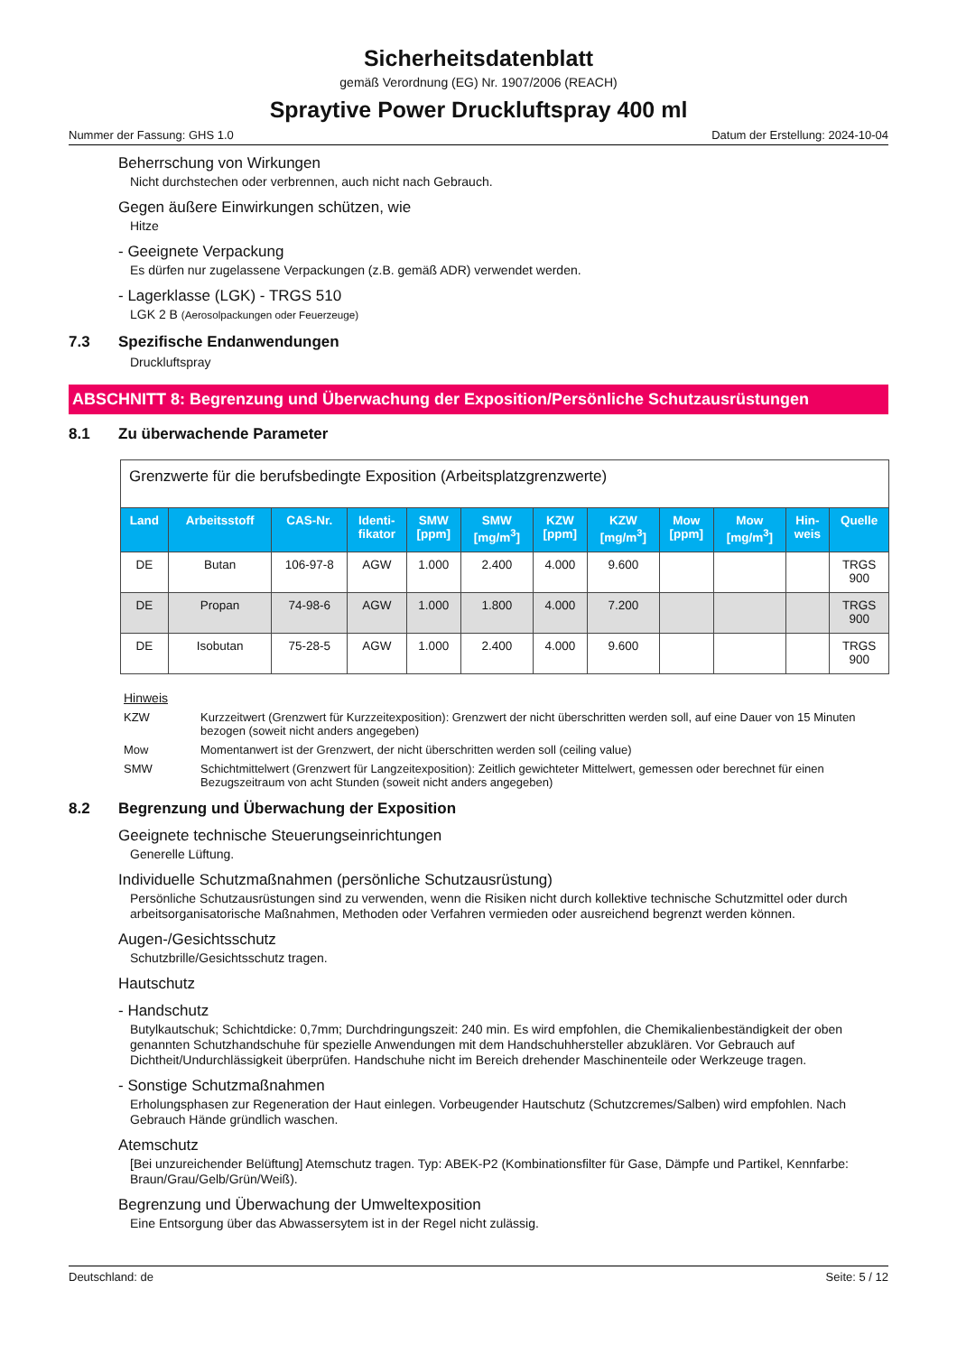Sicherheitsdatenblatt
gemäß Verordnung (EG) Nr. 1907/2006 (REACH)
Spraytive Power Druckluftspray 400 ml
Nummer der Fassung: GHS 1.0 Datum der Erstellung: 2024-10-04
Beherrschung von Wirkungen
Nicht durchstechen oder verbrennen, auch nicht nach Gebrauch.
Gegen äußere Einwirkungen schützen, wie
Hitze
- Geeignete Verpackung
Es dürfen nur zugelassene Verpackungen (z.B. gemäß ADR) verwendet werden.
- Lagerklasse (LGK) - TRGS 510
LGK 2 B (Aerosolpackungen oder Feuerzeuge)
7.3 Spezifische Endanwendungen
Druckluftspray
ABSCHNITT 8: Begrenzung und Überwachung der Exposition/Persönliche Schutzausrüstungen
8.1 Zu überwachende Parameter
| Grenzwerte für die berufsbedingte Exposition (Arbeitsplatzgrenzwerte) | | | | | | | | | | | |
| --- | --- | --- | --- | --- | --- | --- | --- | --- | --- | --- | --- |
| Land | Arbeitsstoff | CAS-Nr. | Identi- fikator | SMW [ppm] | SMW [mg/m<sup>3</sup>] | KZW [ppm] | KZW [mg/m<sup>3</sup>] | Mow [ppm] | Mow [mg/m<sup>3</sup>] | Hin- weis | Quelle |
| DE | Butan | 106-97-8 | AGW | 1.000 | 2.400 | 4.000 | 9.600 | | | | TRGS 900 |
| DE | Propan | 74-98-6 | AGW | 1.000 | 1.800 | 4.000 | 7.200 | | | | TRGS 900 |
| DE | Isobutan | 75-28-5 | AGW | 1.000 | 2.400 | 4.000 | 9.600 | | | | TRGS 900 |
Hinweis
KZW Kurzzeitwert (Grenzwert für Kurzzeitexposition): Grenzwert der nicht überschritten werden soll, auf eine Dauer von 15 Minuten bezogen (soweit nicht anders angegeben)
Mow Momentanwert ist der Grenzwert, der nicht überschritten werden soll (ceiling value)
SMW Schichtmittelwert (Grenzwert für Langzeitexposition): Zeitlich gewichteter Mittelwert, gemessen oder berechnet für einen Bezugszeitraum von acht Stunden (soweit nicht anders angegeben)
8.2 Begrenzung und Überwachung der Exposition
Geeignete technische Steuerungseinrichtungen
Generelle Lüftung.
Individuelle Schutzmaßnahmen (persönliche Schutzausrüstung)
Persönliche Schutzausrüstungen sind zu verwenden, wenn die Risiken nicht durch kollektive technische Schutzmittel oder durch arbeitsorganisatorische Maßnahmen, Methoden oder Verfahren vermieden oder ausreichend begrenzt werden können.
Augen-/Gesichtsschutz
Schutzbrille/Gesichtsschutz tragen.
Hautschutz
- Handschutz
Butylkautschuk; Schichtdicke: 0,7mm; Durchdringungszeit: 240 min. Es wird empfohlen, die Chemikalienbeständigkeit der oben genannten Schutzhandschuhe für spezielle Anwendungen mit dem Handschuhhersteller abzuklären. Vor Gebrauch auf Dichtheit/Undurchlässigkeit überprüfen. Handschuhe nicht im Bereich drehender Maschinenteile oder Werkzeuge tragen.
- Sonstige Schutzmaßnahmen
Erholungsphasen zur Regeneration der Haut einlegen. Vorbeugender Hautschutz (Schutzcremes/Salben) wird empfohlen. Nach Gebrauch Hände gründlich waschen.
Atemschutz
[Bei unzureichender Belüftung] Atemschutz tragen. Typ: ABEK-P2 (Kombinationsfilter für Gase, Dämpfe und Partikel, Kennfarbe: Braun/Grau/Gelb/Grün/Weiß).
Begrenzung und Überwachung der Umweltexposition
Eine Entsorgung über das Abwassersytem ist in der Regel nicht zulässig.
Deutschland: de Seite: 5 / 12